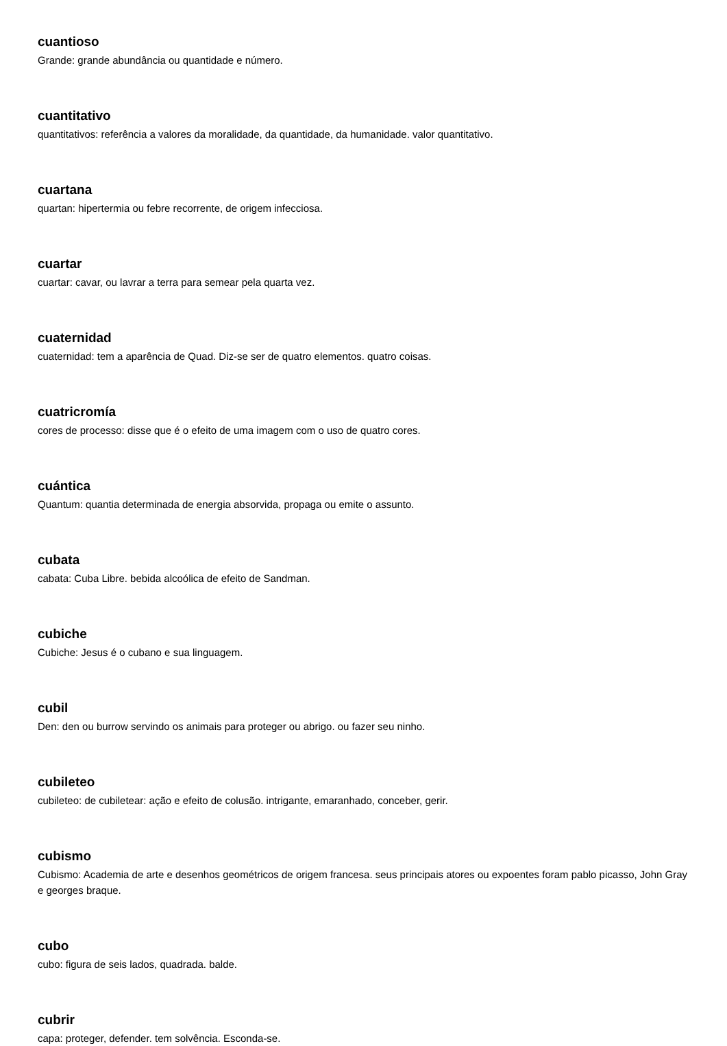cuantioso
Grande: grande abundância ou quantidade e número.
cuantitativo
quantitativos: referência a valores da moralidade, da quantidade, da humanidade. valor quantitativo.
cuartana
quartan: hipertermia ou febre recorrente, de origem infecciosa.
cuartar
cuartar: cavar, ou lavrar a terra para semear pela quarta vez.
cuaternidad
cuaternidad: tem a aparência de Quad. Diz-se ser de quatro elementos. quatro coisas.
cuatricromía
cores de processo: disse que é o efeito de uma imagem com o uso de quatro cores.
cuántica
Quantum: quantia determinada de energia absorvida, propaga ou emite o assunto.
cubata
cabata: Cuba Libre. bebida alcoólica de efeito de Sandman.
cubiche
Cubiche: Jesus é o cubano e sua linguagem.
cubil
Den: den ou burrow servindo os animais para proteger ou abrigo. ou fazer seu ninho.
cubileteo
cubileteo: de cubiletear: ação e efeito de colusão. intrigante, emaranhado, conceber, gerir.
cubismo
Cubismo: Academia de arte e desenhos geométricos de origem francesa. seus principais atores ou expoentes foram pablo picasso, John Gray e georges braque.
cubo
cubo: figura de seis lados, quadrada. balde.
cubrir
capa: proteger, defender. tem solvência. Esconda-se.